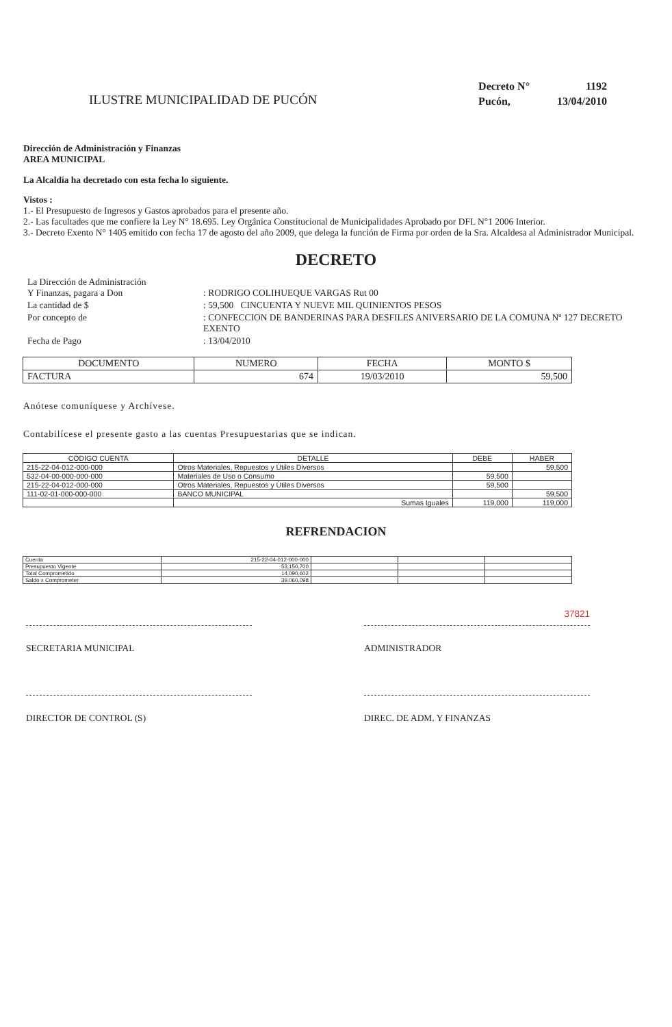ILUSTRE MUNICIPALIDAD DE PUCÓN
| Decreto N° | 1192 |
| Pucón, | 13/04/2010 |
Dirección de Administración y Finanzas
AREA MUNICIPAL
La Alcaldía ha decretado con esta fecha lo siguiente.
Vistos :
1.- El Presupuesto de Ingresos y Gastos aprobados para el presente año.
2.- Las facultades que me confiere la Ley N° 18.695. Ley Orgánica Constitucional de Municipalidades Aprobado por DFL N°1 2006 Interior.
3.- Decreto Exento N° 1405 emitido con fecha 17 de agosto del año 2009, que delega la función de Firma por orden de la Sra. Alcaldesa al Administrador Municipal.
DECRETO
| La Dirección de Administración Y Finanzas, pagara a Don | : RODRIGO COLIHUEQUE VARGAS Rut 00 |
| La cantidad de $ | : 59,500 CINCUENTA Y NUEVE MIL QUINIENTOS PESOS |
| Por concepto de | : CONFECCION DE BANDERINAS PARA DESFILES ANIVERSARIO DE LA COMUNA Nº 127 DECRETO EXENTO |
| Fecha de Pago | : 13/04/2010 |
| DOCUMENTO | NUMERO | FECHA | MONTO $ |
| FACTURA | 674 | 19/03/2010 | 59,500 |
Anótese comuníquese y Archívese.
Contabilícese el presente gasto a las cuentas Presupuestarias que se indican.
| CÓDIGO CUENTA | DETALLE | DEBE | HABER |
| 215-22-04-012-000-000 | Otros Materiales, Repuestos y Útiles Diversos | | 59,500 |
| 532-04-00-000-000-000 | Materiales de Uso o Consumo | 59,500 | |
| 215-22-04-012-000-000 | Otros Materiales, Repuestos y Útiles Diversos | 59,500 | |
| 111-02-01-000-000-000 | BANCO MUNICIPAL | | 59,500 |
| | Sumas Iguales | 119,000 | 119,000 |
REFRENDACION
| Cuenta | 215-22-04-012-000-000 | | | |
| Presupuesto Vigente | 53,150,700 | | | |
| Total Comprometido | 14,090,602 | | | |
| Saldo x Comprometer | 39,060,098 | | | |
SECRETARIA MUNICIPAL ADMINISTRADOR 37821
DIRECTOR DE CONTROL (S) DIREC. DE ADM. Y FINANZAS